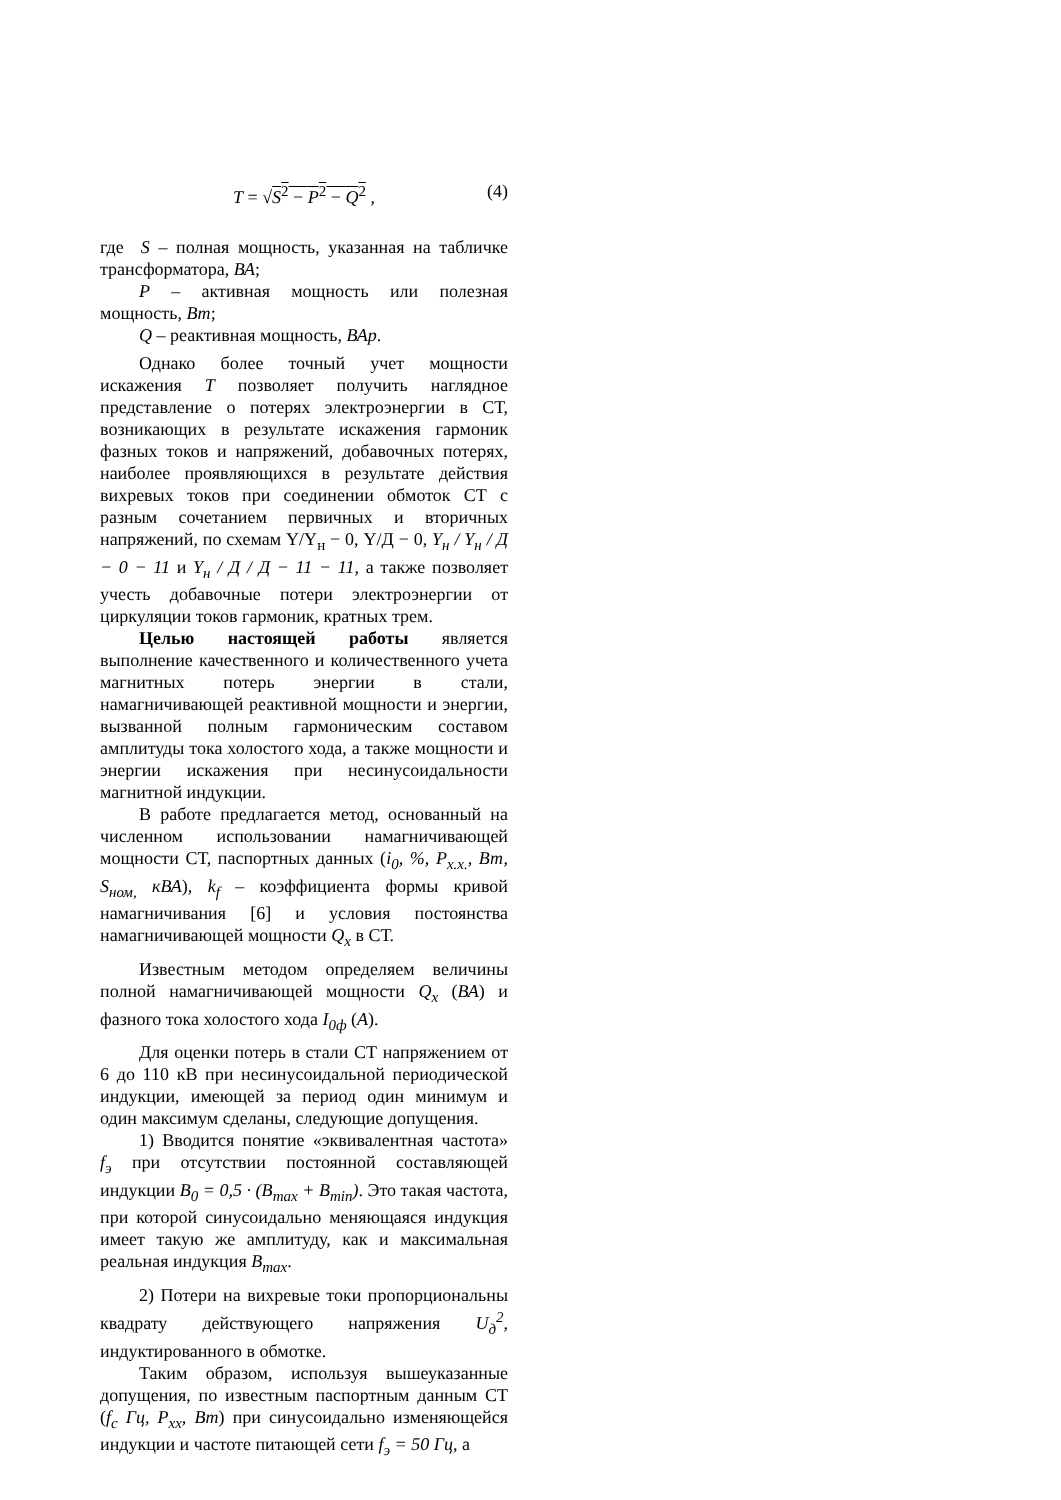T = √S<sup>2</sup> − P<sup>2</sup> − Q<sup>2</sup> , (4)
где S – полная мощность, указанная на табличке трансформатора, ВА;
P – активная мощность или полезная мощность, Вт;
Q – реактивная мощность, ВАр.
Однако более точный учет мощности искажения T позволяет получить наглядное представление о потерях электроэнергии в СТ, возникающих в результате искажения гармоник фазных токов и напряжений, добавочных потерях, наиболее проявляющихся в результате действия вихревых токов при соединении обмоток СТ с разным сочетанием первичных и вторичных напряжений, по схемам Y/Y<sub>н</sub> − 0, Y/Д − 0, Y<sub>н</sub> / Y<sub>н</sub> / Д − 0 − 11 и Y<sub>н</sub> / Д / Д − 11 − 11, а также позволяет учесть добавочные потери электроэнергии от циркуляции токов гармоник, кратных трем.
Целью настоящей работы является выполнение качественного и количественного учета магнитных потерь энергии в стали, намагничивающей реактивной мощности и энергии, вызванной полным гармоническим составом амплитуды тока холостого хода, а также мощности и энергии искажения при несинусоидальности магнитной индукции.
В работе предлагается метод, основанный на численном использовании намагничивающей мощности СТ, паспортных данных (i<sub>0</sub>, %, P<sub>x.x.</sub>, Вт, S<sub>ном,</sub> кВА), k<sub>f</sub> – коэффициента формы кривой намагничивания [6] и условия постоянства намагничивающей мощности Q<sub>x</sub> в СТ.
Известным методом определяем величины полной намагничивающей мощности Q<sub>x</sub> (ВА) и фазного тока холостого хода I<sub>0ф</sub> (А).
Для оценки потерь в стали СТ напряжением от 6 до 110 кВ при несинусоидальной периодической индукции, имеющей за период один минимум и один максимум сделаны, следующие допущения.
1) Вводится понятие «эквивалентная частота» f<sub>э</sub> при отсутствии постоянной составляющей индукции B<sub>0</sub> = 0,5 · (B<sub>max</sub> + B<sub>min</sub>). Это такая частота, при которой синусоидально меняющаяся индукция имеет такую же амплитуду, как и максимальная реальная индукция B<sub>max</sub>.
2) Потери на вихревые токи пропорциональны квадрату действующего напряжения U<sub>д</sub><sup>2</sup>, индуктированного в обмотке.
Таким образом, используя вышеуказанные допущения, по известным паспортным данным СТ (f<sub>c</sub> Гц, P<sub>xx</sub>, Вт) при синусоидально изменяющейся индукции и частоте питающей сети f<sub>э</sub> = 50 Гц, а